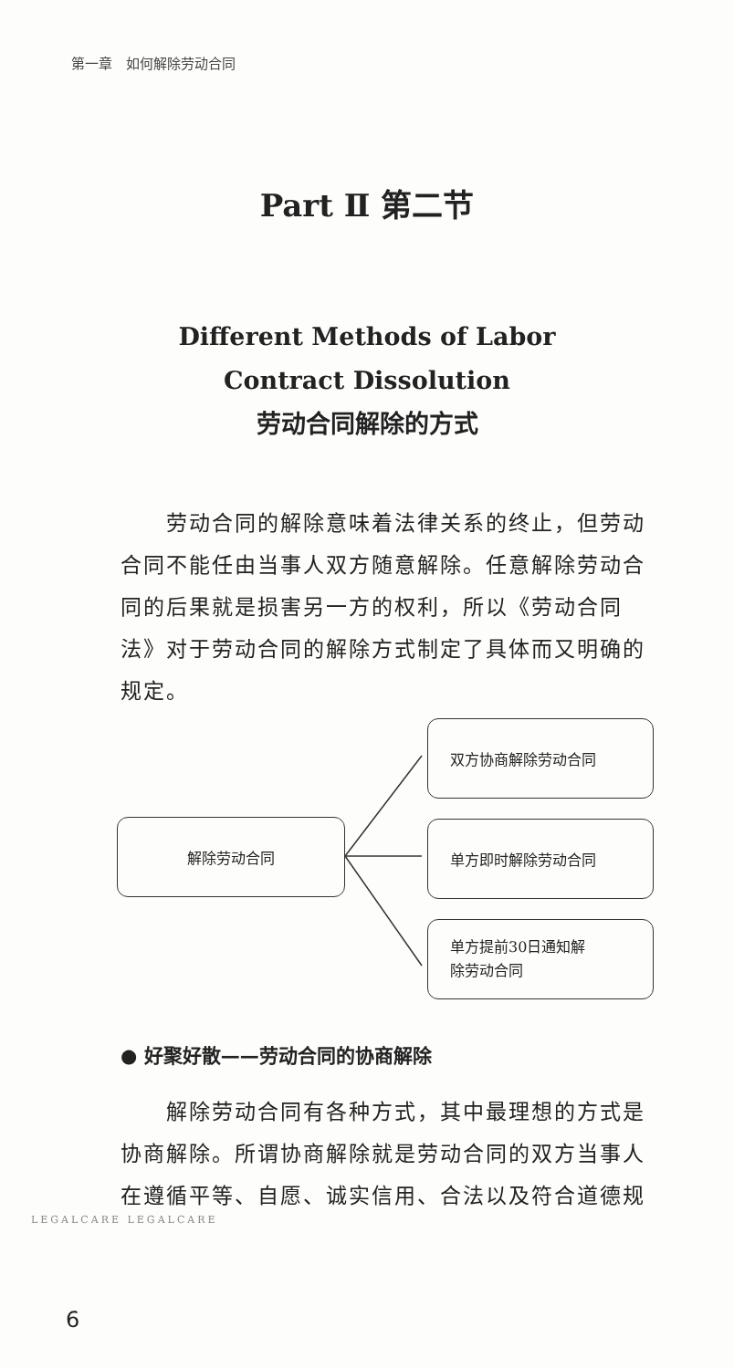第一章　如何解除劳动合同
Part Ⅱ 第二节
Different Methods of Labor
Contract Dissolution
劳动合同解除的方式
　　劳动合同的解除意味着法律关系的终止，但劳动合同不能任由当事人双方随意解除。任意解除劳动合同的后果就是损害另一方的权利，所以《劳动合同法》对于劳动合同的解除方式制定了具体而又明确的规定。
解除劳动合同
双方协商解除劳动合同
单方即时解除劳动合同
单方提前30日通知解
除劳动合同
● 好聚好散——劳动合同的协商解除
　　解除劳动合同有各种方式，其中最理想的方式是协商解除。所谓协商解除就是劳动合同的双方当事人在遵循平等、自愿、诚实信用、合法以及符合道德规
LEGALCARE LEGALCARE
6